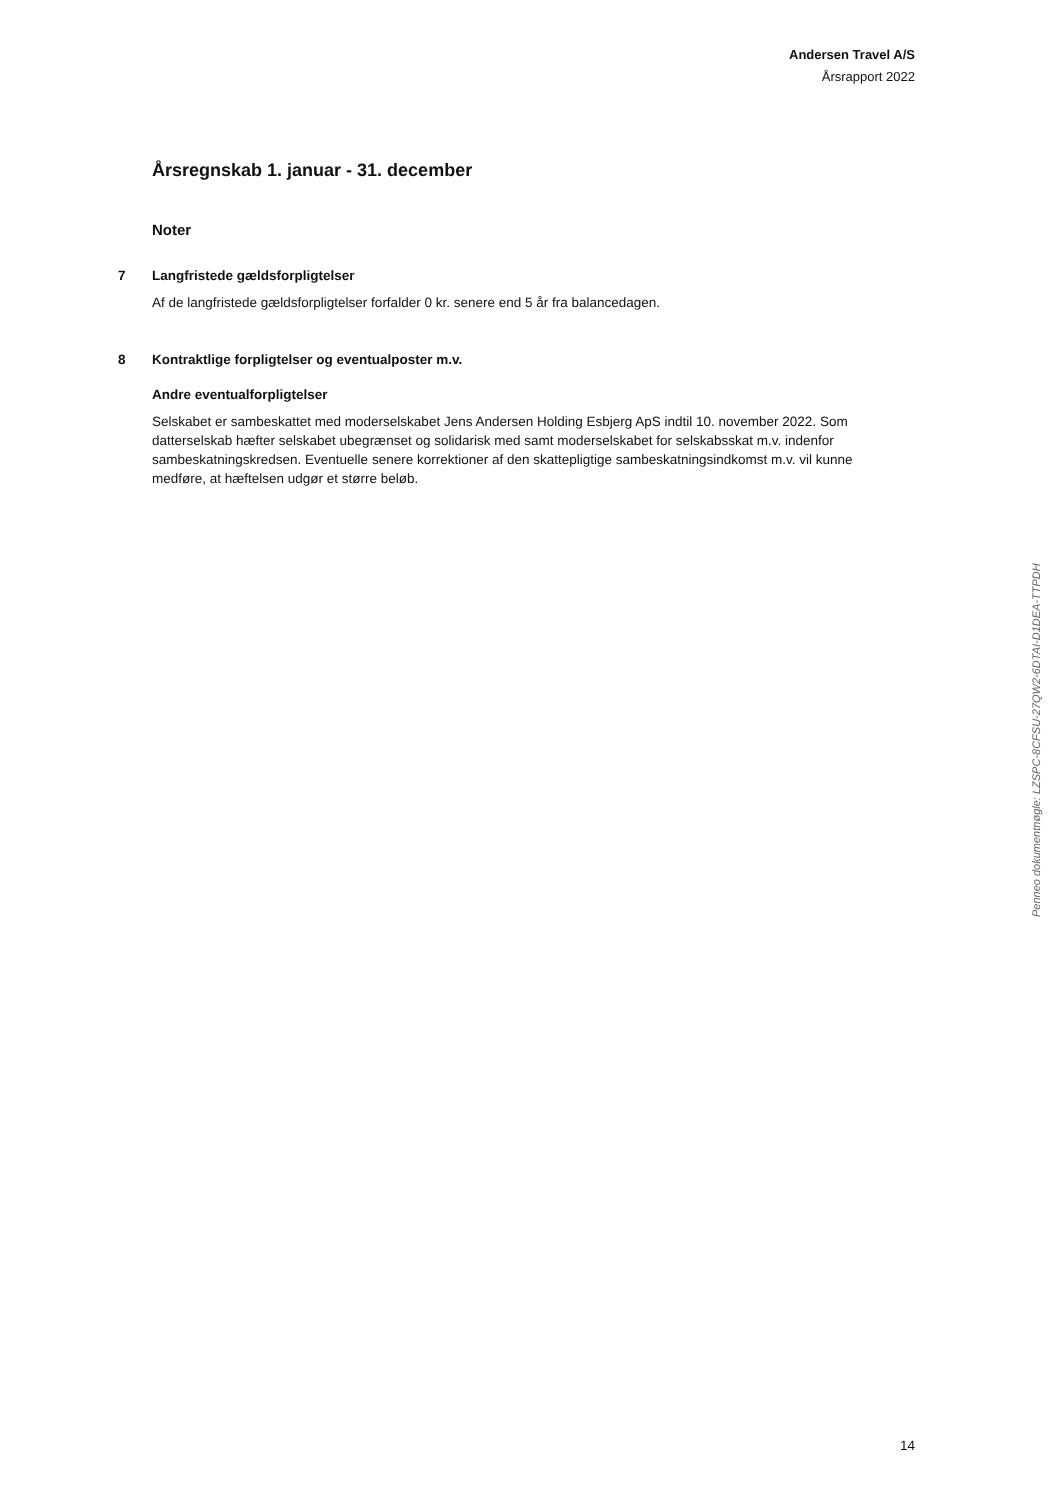Andersen Travel A/S
Årsrapport 2022
Årsregnskab 1. januar - 31. december
Noter
7 Langfristede gældsforpligtelser
Af de langfristede gældsforpligtelser forfalder 0 kr. senere end 5 år fra balancedagen.
8 Kontraktlige forpligtelser og eventualposter m.v.
Andre eventualforpligtelser
Selskabet er sambeskattet med moderselskabet Jens Andersen Holding Esbjerg ApS indtil 10. november 2022. Som datterselskab hæfter selskabet ubegrænset og solidarisk med samt moderselskabet for selskabsskat m.v. indenfor sambeskatningskredsen. Eventuelle senere korrektioner af den skattepligtige sambeskatningsindkomst m.v. vil kunne medføre, at hæftelsen udgør et større beløb.
Penneo dokumentnøgle: LZSPC-8CFSU-27QW2-6DTAI-D1DEA-TTPDH
14